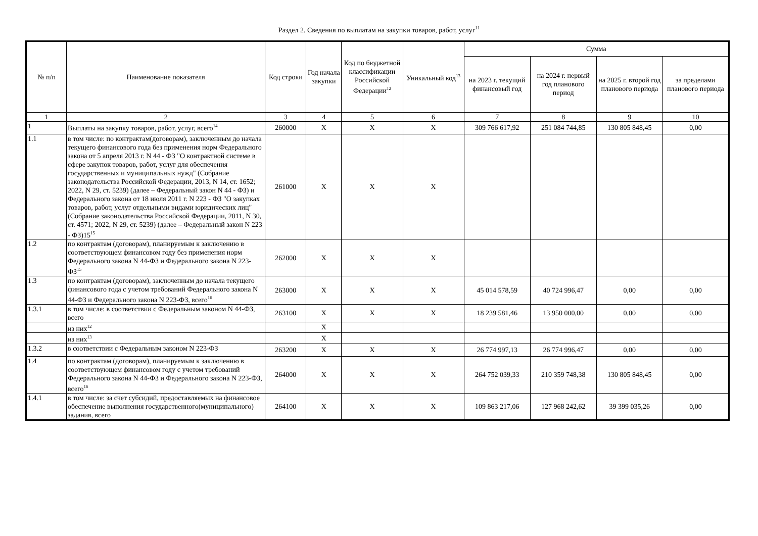Раздел 2. Сведения по выплатам на закупки товаров, работ, услуг<sup>11</sup>
| № п/п | Наименование показателя | Код строки | Год начала закупки | Код по бюджетной классификации Российской Федерации<sup>12</sup> | Уникальный код<sup>13</sup> | Сумма | | | |
| --- | --- | --- | --- | --- | --- | --- | --- | --- | --- |
| | | | | | | на 2023 г. текущий финансовый год | на 2024 г. первый год планового период | на 2025 г. второй год планового периода | за пределами планового периода |
| 1 | 2 | 3 | 4 | 5 | 6 | 7 | 8 | 9 | 10 |
| 1 | Выплаты на закупку товаров, работ, услуг, всего<sup>14</sup> | 260000 | X | X | X | 309 766 617,92 | 251 084 744,85 | 130 805 848,45 | 0,00 |
| 1.1 | в том числе: по контрактам(договорам), заключенным до начала текущего финансового года без применения норм Федерального закона от 5 апреля 2013 г. N 44 - ФЗ "О контрактной системе в сфере закупок товаров, работ, услуг для обеспечения государственных и муниципальных нужд" (Собрание законодательства Российской Федерации, 2013, N 14, ст. 1652; 2022, N 29, ст. 5239) (далее – Федеральный закон N 44 - ФЗ) и Федерального закона от 18 июля 2011 г. N 223 - ФЗ "О закупках товаров, работ, услуг отдельными видами юридических лиц" (Собрание законодательства Российской Федерации, 2011, N 30, ст. 4571; 2022, N 29, ст. 5239) (далее – Федеральный закон N 223 - ФЗ)15<sup>15</sup> | 261000 | X | X | X | | | | |
| 1.2 | по контрактам (договорам), планируемым к заключению в соответствующем финансовом году без применения норм Федерального закона N 44-ФЗ и Федерального закона N 223-ФЗ<sup>15</sup> | 262000 | X | X | X | | | | |
| 1.3 | по контрактам (договорам), заключенным до начала текущего финансового года с учетом требований Федерального закона N 44-ФЗ и Федерального закона N 223-ФЗ, всего<sup>16</sup> | 263000 | X | X | X | 45 014 578,59 | 40 724 996,47 | 0,00 | 0,00 |
| 1.3.1 | в том числе: в соответствии с Федеральным законом N 44-ФЗ, всего | 263100 | X | X | X | 18 239 581,46 | 13 950 000,00 | 0,00 | 0,00 |
| | из них<sup>12</sup> | | X | | | | | | |
| | из них<sup>13</sup> | | X | | | | | | |
| 1.3.2 | в соответствии с Федеральным законом N 223-ФЗ | 263200 | X | X | X | 26 774 997,13 | 26 774 996,47 | 0,00 | 0,00 |
| 1.4 | по контрактам (договорам), планируемым к заключению в соответствующем финансовом году с учетом требований Федерального закона N 44-ФЗ и Федерального закона N 223-ФЗ, всего<sup>16</sup> | 264000 | X | X | X | 264 752 039,33 | 210 359 748,38 | 130 805 848,45 | 0,00 |
| 1.4.1 | в том числе: за счет субсидий, предоставляемых на финансовое обеспечение выполнения государственного(муниципального) задания, всего | 264100 | X | X | X | 109 863 217,06 | 127 968 242,62 | 39 399 035,26 | 0,00 |